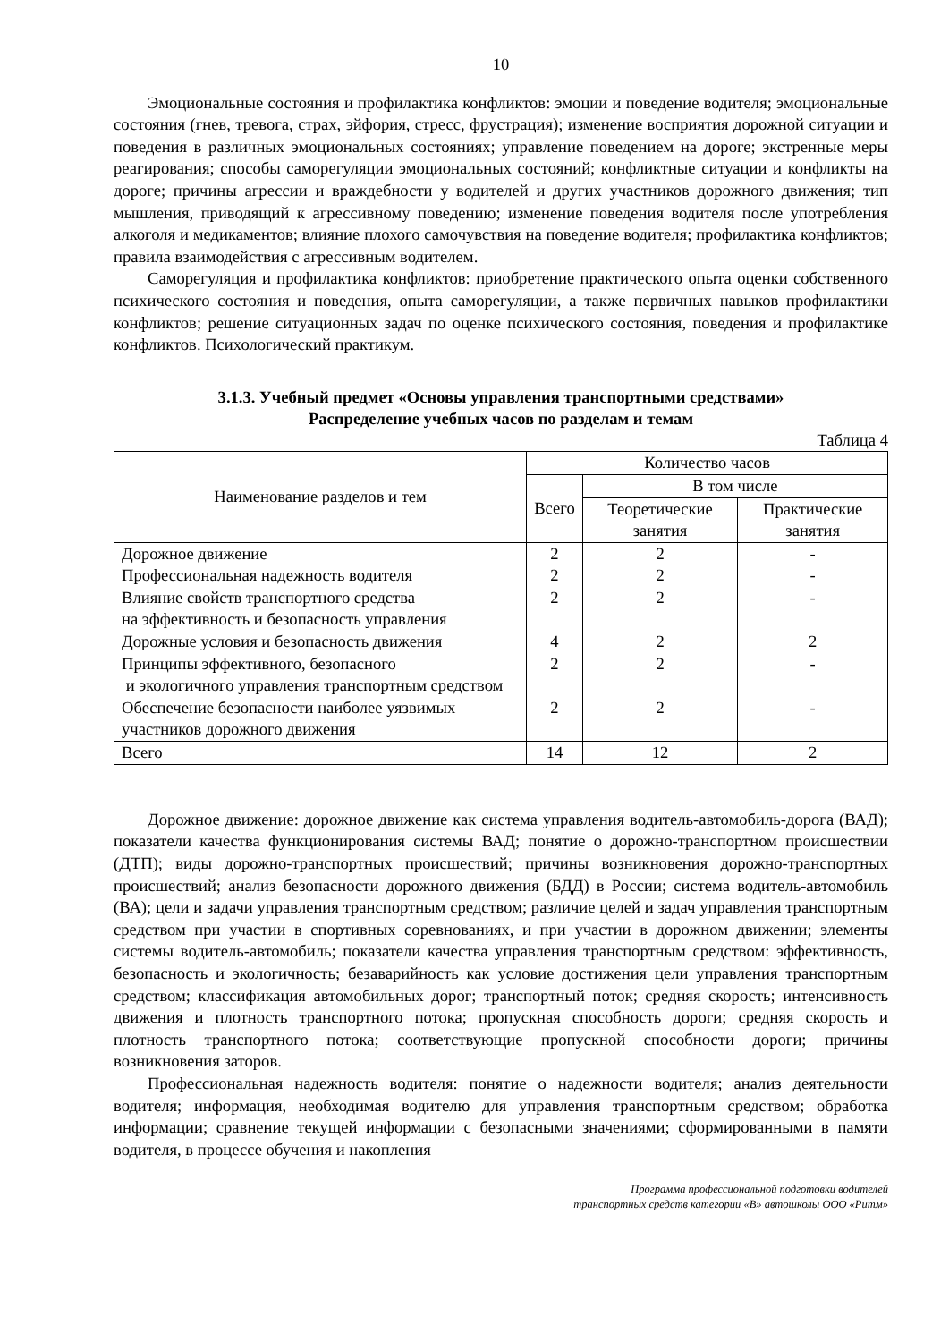10
Эмоциональные состояния и профилактика конфликтов: эмоции и поведение водителя; эмоциональные состояния (гнев, тревога, страх, эйфория, стресс, фрустрация); изменение восприятия дорожной ситуации и поведения в различных эмоциональных состояниях; управление поведением на дороге; экстренные меры реагирования; способы саморегуляции эмоциональных состояний; конфликтные ситуации и конфликты на дороге; причины агрессии и враждебности у водителей и других участников дорожного движения; тип мышления, приводящий к агрессивному поведению; изменение поведения водителя после употребления алкоголя и медикаментов; влияние плохого самочувствия на поведение водителя; профилактика конфликтов; правила взаимодействия с агрессивным водителем.
Саморегуляция и профилактика конфликтов: приобретение практического опыта оценки собственного психического состояния и поведения, опыта саморегуляции, а также первичных навыков профилактики конфликтов; решение ситуационных задач по оценке психического состояния, поведения и профилактике конфликтов. Психологический практикум.
3.1.3. Учебный предмет «Основы управления транспортными средствами»
Распределение учебных часов по разделам и темам
Таблица 4
| Наименование разделов и тем | Количество часов | | |
| --- | --- | --- | --- |
| | Всего | В том числе | |
| | | Теоретические занятия | Практические занятия |
| Дорожное движение Профессиональная надежность водителя Влияние свойств транспортного средства на эффективность и безопасность управления Дорожные условия и безопасность движения Принципы эффективного, безопасного и экологичного управления транспортным средством Обеспечение безопасности наиболее уязвимых участников дорожного движения | 2 2 2 4 2 2 | 2 2 2 2 2 2 | - - - 2 - - |
| Всего | 14 | 12 | 2 |
Дорожное движение: дорожное движение как система управления водитель-автомобиль-дорога (ВАД); показатели качества функционирования системы ВАД; понятие о дорожно-транспортном происшествии (ДТП); виды дорожно-транспортных происшествий; причины возникновения дорожно-транспортных происшествий; анализ безопасности дорожного движения (БДД) в России; система водитель-автомобиль (ВА); цели и задачи управления транспортным средством; различие целей и задач управления транспортным средством при участии в спортивных соревнованиях, и при участии в дорожном движении; элементы системы водитель-автомобиль; показатели качества управления транспортным средством: эффективность, безопасность и экологичность; безаварийность как условие достижения цели управления транспортным средством; классификация автомобильных дорог; транспортный поток; средняя скорость; интенсивность движения и плотность транспортного потока; пропускная способность дороги; средняя скорость и плотность транспортного потока; соответствующие пропускной способности дороги; причины возникновения заторов.
Профессиональная надежность водителя: понятие о надежности водителя; анализ деятельности водителя; информация, необходимая водителю для управления транспортным средством; обработка информации; сравнение текущей информации с безопасными значениями; сформированными в памяти водителя, в процессе обучения и накопления
Программа профессиональной подготовки водителей
транспортных средств категории «В» автошколы ООО «Ритм»